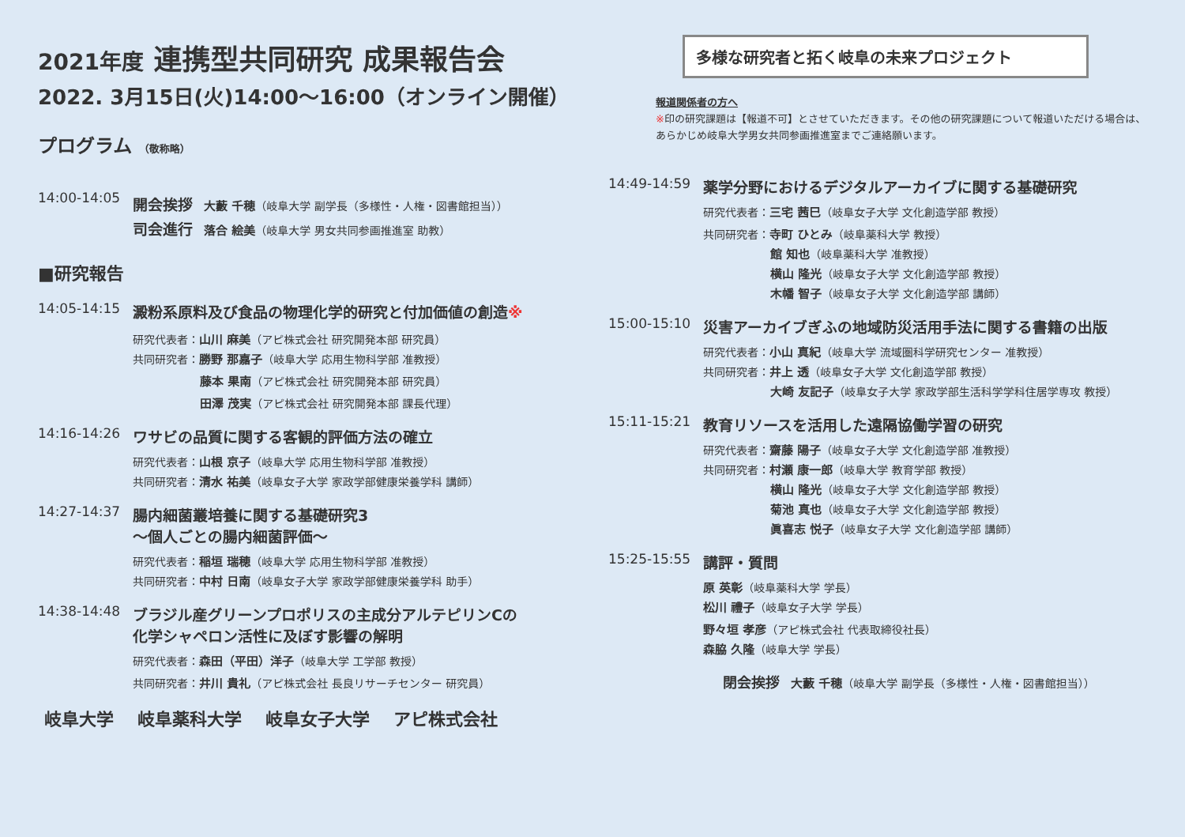2021年度 連携型共同研究 成果報告会
2022. 3月15日(火)14:00～16:00（オンライン開催）
プログラム （敬称略）
14:00-14:05
開会挨拶　大藪 千穂（岐阜大学 副学長（多様性・人権・図書館担当））
司会進行　落合 絵美（岐阜大学 男女共同参画推進室 助教）
■研究報告
14:05-14:15 澱粉系原料及び食品の物理化学的研究と付加価値の創造※
研究代表者：山川 麻美（アピ株式会社 研究開発本部 研究員）
共同研究者：勝野 那嘉子（岐阜大学 応用生物科学部 准教授）
藤本 果南（アピ株式会社 研究開発本部 研究員）
田澤 茂実（アピ株式会社 研究開発本部 課長代理）
14:16-14:26 ワサビの品質に関する客観的評価方法の確立
研究代表者：山根 京子（岐阜大学 応用生物科学部 准教授）
共同研究者：清水 祐美（岐阜女子大学 家政学部健康栄養学科 講師）
14:27-14:37 腸内細菌叢培養に関する基礎研究3
～個人ごとの腸内細菌評価～
研究代表者：稲垣 瑞穂（岐阜大学 応用生物科学部 准教授）
共同研究者：中村 日南（岐阜女子大学 家政学部健康栄養学科 助手）
14:38-14:48 ブラジル産グリーンプロポリスの主成分アルテピリンCの
化学シャペロン活性に及ぼす影響の解明
研究代表者：森田（平田）洋子（岐阜大学 工学部 教授）
共同研究者：井川 貴礼（アピ株式会社 長良リサーチセンター 研究員）
多様な研究者と拓く岐阜の未来プロジェクト
報道関係者の方へ
※印の研究課題は【報道不可】とさせていただきます。その他の研究課題について報道いただける場合は、あらかじめ岐阜大学男女共同参画推進室までご連絡願います。
14:49-14:59 薬学分野におけるデジタルアーカイブに関する基礎研究
研究代表者：三宅 茜巳（岐阜女子大学 文化創造学部 教授）
共同研究者：寺町 ひとみ（岐阜薬科大学 教授）
館 知也（岐阜薬科大学 准教授）
横山 隆光（岐阜女子大学 文化創造学部 教授）
木幡 智子（岐阜女子大学 文化創造学部 講師）
15:00-15:10 災害アーカイブぎふの地域防災活用手法に関する書籍の出版
研究代表者：小山 真紀（岐阜大学 流域圏科学研究センター 准教授）
共同研究者：井上 透（岐阜女子大学 文化創造学部 教授）
大崎 友記子（岐阜女子大学 家政学部生活科学学科住居学専攻 教授）
15:11-15:21 教育リソースを活用した遠隔協働学習の研究
研究代表者：齋藤 陽子（岐阜女子大学 文化創造学部 准教授）
共同研究者：村瀬 康一郎（岐阜大学 教育学部 教授）
横山 隆光（岐阜女子大学 文化創造学部 教授）
菊池 真也（岐阜女子大学 文化創造学部 教授）
眞喜志 悦子（岐阜女子大学 文化創造学部 講師）
15:25-15:55 講評・質問
原 英彰（岐阜薬科大学 学長）
松川 禮子（岐阜女子大学 学長）
野々垣 孝彦（アピ株式会社 代表取締役社長）
森脇 久隆（岐阜大学 学長）
閉会挨拶　大藪 千穂（岐阜大学 副学長（多様性・人権・図書館担当））
岐阜大学 岐阜薬科大学 岐阜女子大学 アピ株式会社